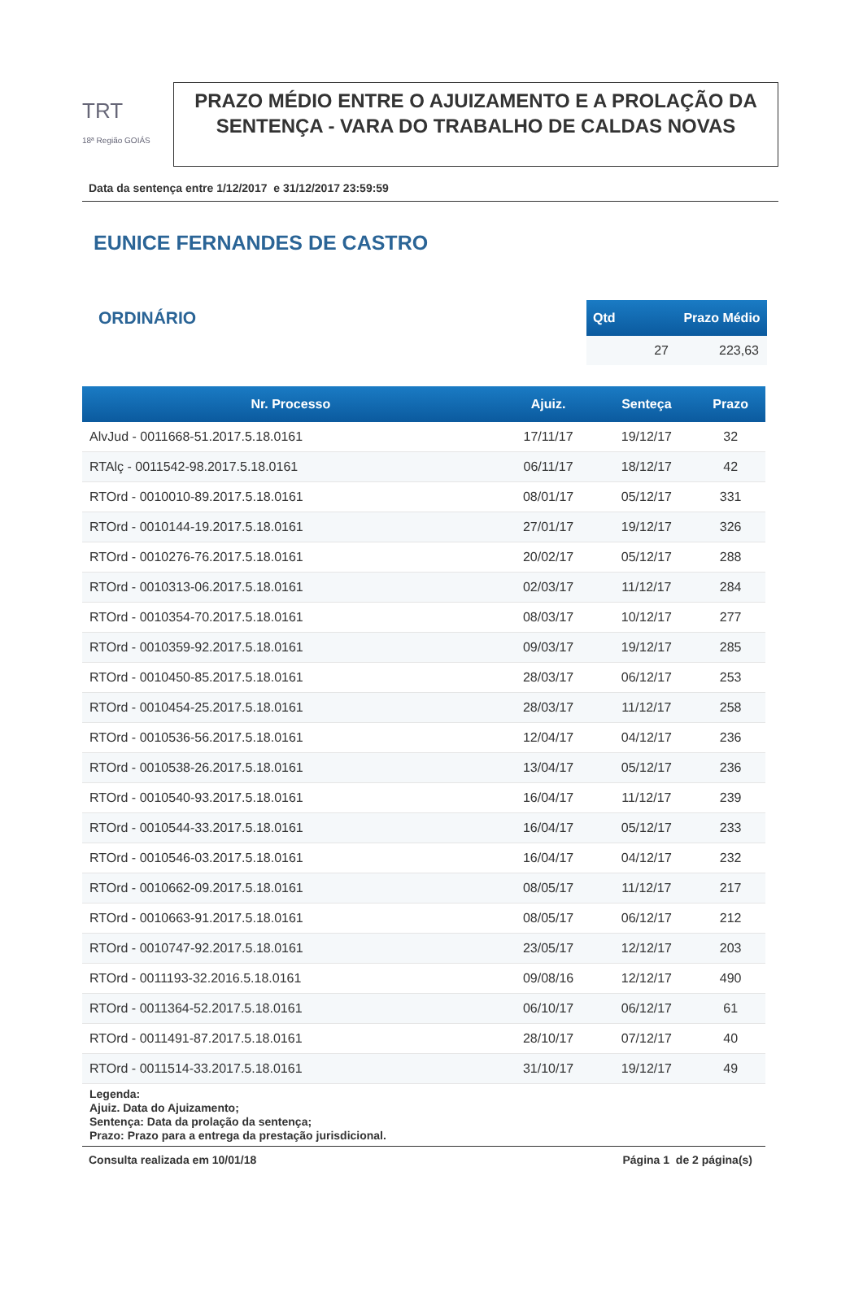TRT
18ª Região GOIÁS
PRAZO MÉDIO ENTRE O AJUIZAMENTO E A PROLAÇÃO DA SENTENÇA - VARA DO TRABALHO DE CALDAS NOVAS
Data da sentença entre 1/12/2017 e 31/12/2017 23:59:59
EUNICE FERNANDES DE CASTRO
ORDINÁRIO
| Qtd | Prazo Médio |
| --- | --- |
| 27 | 223,63 |
| Nr. Processo | Ajuiz. | Senteça | Prazo |
| --- | --- | --- | --- |
| AlvJud - 0011668-51.2017.5.18.0161 | 17/11/17 | 19/12/17 | 32 |
| RTAlç - 0011542-98.2017.5.18.0161 | 06/11/17 | 18/12/17 | 42 |
| RTOrd - 0010010-89.2017.5.18.0161 | 08/01/17 | 05/12/17 | 331 |
| RTOrd - 0010144-19.2017.5.18.0161 | 27/01/17 | 19/12/17 | 326 |
| RTOrd - 0010276-76.2017.5.18.0161 | 20/02/17 | 05/12/17 | 288 |
| RTOrd - 0010313-06.2017.5.18.0161 | 02/03/17 | 11/12/17 | 284 |
| RTOrd - 0010354-70.2017.5.18.0161 | 08/03/17 | 10/12/17 | 277 |
| RTOrd - 0010359-92.2017.5.18.0161 | 09/03/17 | 19/12/17 | 285 |
| RTOrd - 0010450-85.2017.5.18.0161 | 28/03/17 | 06/12/17 | 253 |
| RTOrd - 0010454-25.2017.5.18.0161 | 28/03/17 | 11/12/17 | 258 |
| RTOrd - 0010536-56.2017.5.18.0161 | 12/04/17 | 04/12/17 | 236 |
| RTOrd - 0010538-26.2017.5.18.0161 | 13/04/17 | 05/12/17 | 236 |
| RTOrd - 0010540-93.2017.5.18.0161 | 16/04/17 | 11/12/17 | 239 |
| RTOrd - 0010544-33.2017.5.18.0161 | 16/04/17 | 05/12/17 | 233 |
| RTOrd - 0010546-03.2017.5.18.0161 | 16/04/17 | 04/12/17 | 232 |
| RTOrd - 0010662-09.2017.5.18.0161 | 08/05/17 | 11/12/17 | 217 |
| RTOrd - 0010663-91.2017.5.18.0161 | 08/05/17 | 06/12/17 | 212 |
| RTOrd - 0010747-92.2017.5.18.0161 | 23/05/17 | 12/12/17 | 203 |
| RTOrd - 0011193-32.2016.5.18.0161 | 09/08/16 | 12/12/17 | 490 |
| RTOrd - 0011364-52.2017.5.18.0161 | 06/10/17 | 06/12/17 | 61 |
| RTOrd - 0011491-87.2017.5.18.0161 | 28/10/17 | 07/12/17 | 40 |
| RTOrd - 0011514-33.2017.5.18.0161 | 31/10/17 | 19/12/17 | 49 |
Legenda:
Ajuiz. Data do Ajuizamento;
Sentença: Data da prolação da sentença;
Prazo: Prazo para a entrega da prestação jurisdicional.
Consulta realizada em 10/01/18 Página 1 de 2 página(s)